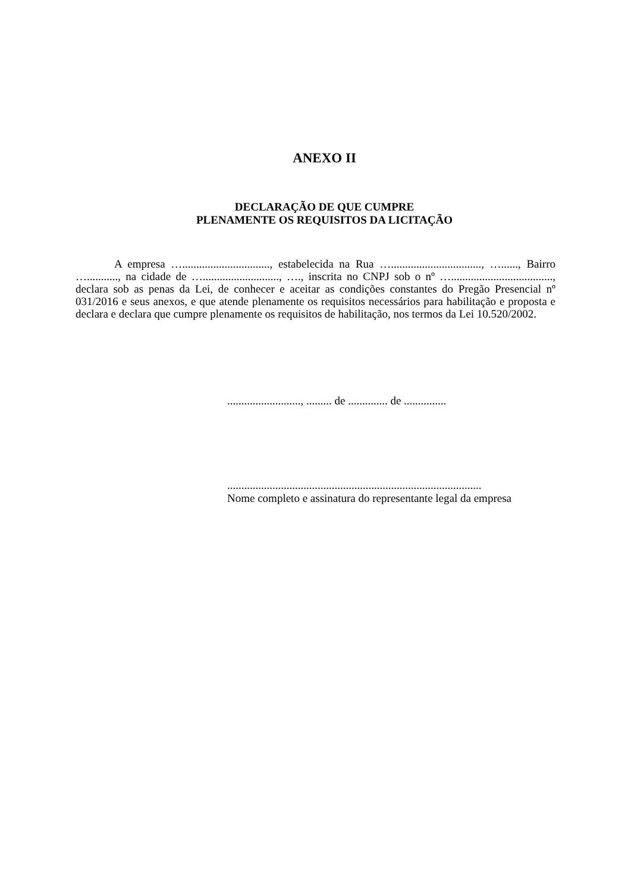ANEXO II
DECLARAÇÃO DE QUE CUMPRE
PLENAMENTE OS REQUISITOS DA LICITAÇÃO
A empresa …..............................., estabelecida na Rua …................................, …......, Bairro …..........., na cidade de …..........................., …., inscrita no CNPJ sob o nº …...................................., declara sob as penas da Lei, de conhecer e aceitar as condições constantes do Pregão Presencial nº 031/2016 e seus anexos, e que atende plenamente os requisitos necessários para habilitação e proposta e declara e declara que cumpre plenamente os requisitos de habilitação, nos termos da Lei 10.520/2002.
.........................., ......... de .............. de ...............
..........................................................................................
Nome completo e assinatura do representante legal da empresa